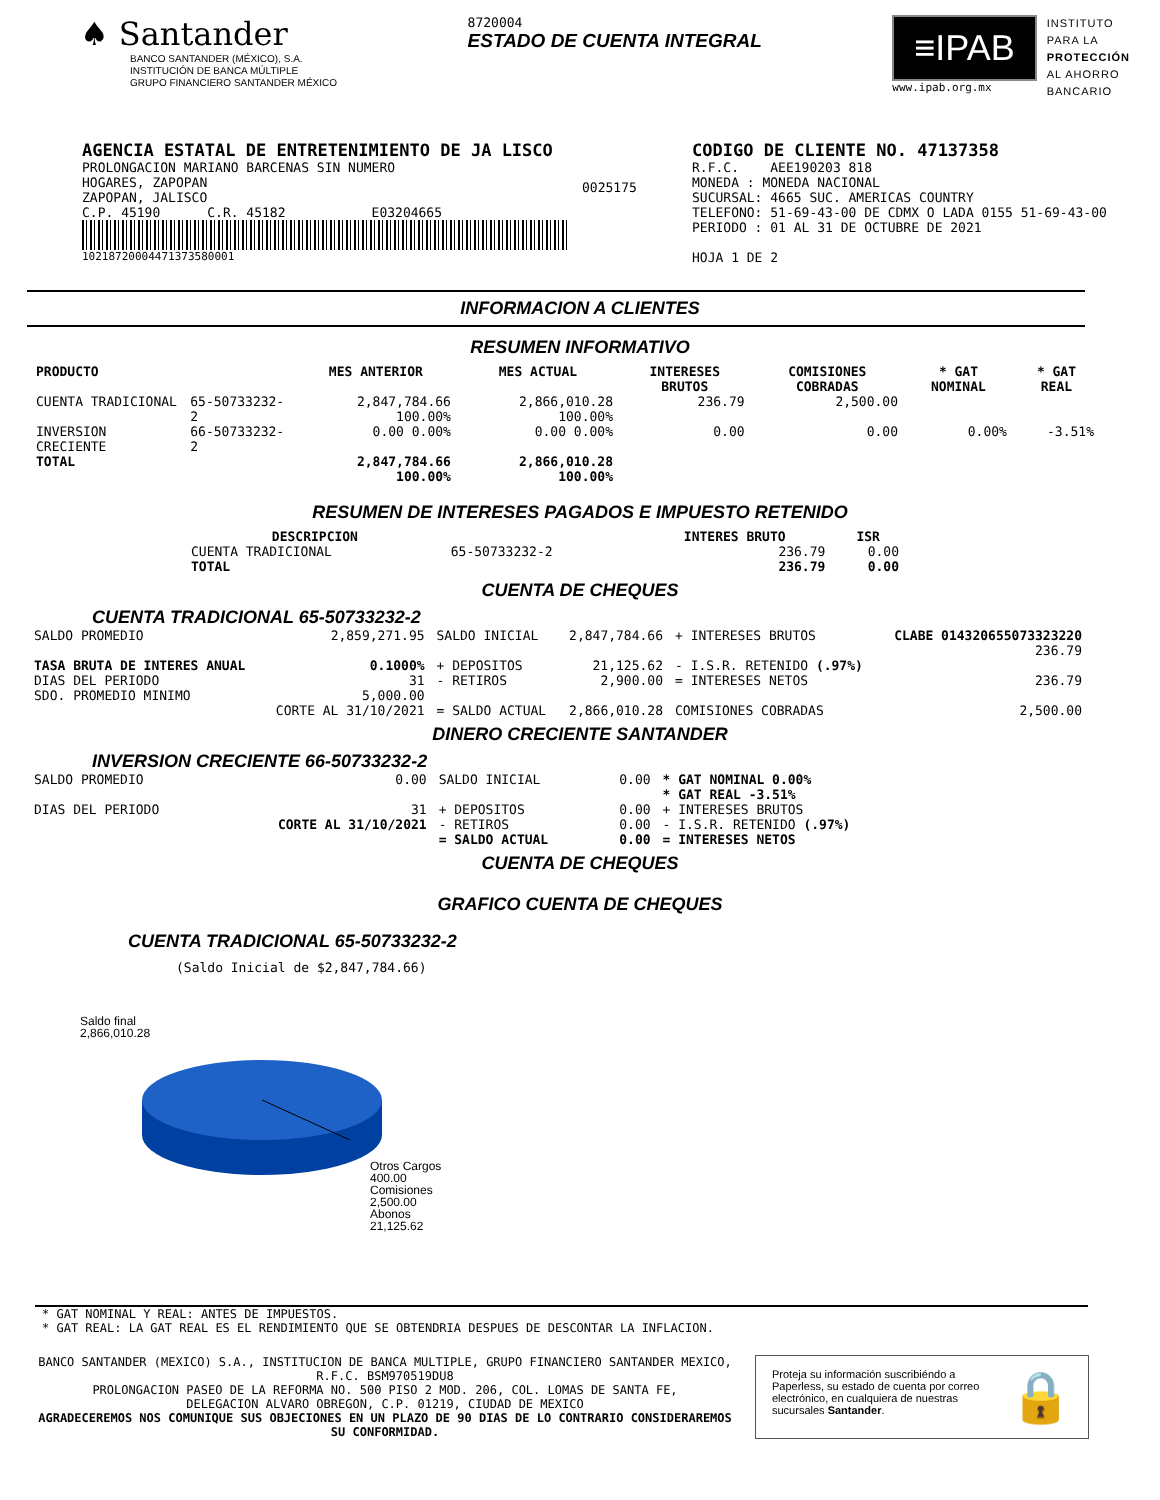♠ Santander
BANCO SANTANDER (MÉXICO), S.A.
INSTITUCIÓN DE BANCA MÚLTIPLE
GRUPO FINANCIERO SANTANDER MÉXICO
8720004
ESTADO DE CUENTA INTEGRAL
≡IPAB
www.ipab.org.mx
INSTITUTO
PARA LA
PROTECCIÓN
AL AHORRO
BANCARIO
AGENCIA ESTATAL DE ENTRETENIMIENTO DE JA LISCO
PROLONGACION MARIANO BARCENAS SIN NUMERO
HOGARES, ZAPOPAN
ZAPOPAN, JALISCO
C.P. 45190 C.R. 45182 E03204665
10218720004471373580001
0025175
CODIGO DE CLIENTE NO. 47137358
R.F.C. AEE190203 818
MONEDA : MONEDA NACIONAL
SUCURSAL: 4665 SUC. AMERICAS COUNTRY
TELEFONO: 51-69-43-00 DE CDMX O LADA 0155 51-69-43-00
PERIODO : 01 AL 31 DE OCTUBRE DE 2021
HOJA 1 DE 2
INFORMACION A CLIENTES
RESUMEN INFORMATIVO
| PRODUCTO | | MES ANTERIOR | MES ACTUAL | INTERESES BRUTOS | COMISIONES COBRADAS | * GAT NOMINAL | * GAT REAL |
| --- | --- | --- | --- | --- | --- | --- | --- |
| CUENTA TRADICIONAL | 65-50733232-2 | 2,847,784.66 100.00% | 2,866,010.28 100.00% | 236.79 | 2,500.00 | | |
| INVERSION CRECIENTE | 66-50733232-2 | 0.00 0.00% | 0.00 0.00% | 0.00 | 0.00 | 0.00% | -3.51% |
| TOTAL | | 2,847,784.66 100.00% | 2,866,010.28 100.00% | | | | |
RESUMEN DE INTERESES PAGADOS E IMPUESTO RETENIDO
| DESCRIPCION | | INTERES BRUTO | ISR |
| --- | --- | --- | --- |
| CUENTA TRADICIONAL | 65-50733232-2 | 236.79 | 0.00 |
| TOTAL | | 236.79 | 0.00 |
CUENTA DE CHEQUES
CUENTA TRADICIONAL 65-50733232-2
| SALDO PROMEDIO | 2,859,271.95 | SALDO INICIAL | 2,847,784.66 | + INTERESES BRUTOS | CLABE 014320655073323220 236.79 |
| TASA BRUTA DE INTERES ANUAL | 0.1000% | + DEPOSITOS | 21,125.62 | - I.S.R. RETENIDO (.97%) | |
| DIAS DEL PERIODO | 31 | - RETIROS | 2,900.00 | = INTERESES NETOS | 236.79 |
| SDO. PROMEDIO MINIMO | 5,000.00 CORTE AL 31/10/2021 | = SALDO ACTUAL | 2,866,010.28 | COMISIONES COBRADAS | 2,500.00 |
DINERO CRECIENTE SANTANDER
INVERSION CRECIENTE 66-50733232-2
| SALDO PROMEDIO | 0.00 | SALDO INICIAL | 0.00 | * GAT NOMINAL 0.00% * GAT REAL -3.51% |
| DIAS DEL PERIODO | 31 CORTE AL 31/10/2021 | + DEPOSITOS - RETIROS = SALDO ACTUAL | 0.00 0.00 0.00 | + INTERESES BRUTOS - I.S.R. RETENIDO (.97%) = INTERESES NETOS |
CUENTA DE CHEQUES
GRAFICO CUENTA DE CHEQUES
CUENTA TRADICIONAL 65-50733232-2
(Saldo Inicial de $2,847,784.66)
Saldo final
2,866,010.28
Otros Cargos
400.00
Comisiones
2,500.00
Abonos
21,125.62
* GAT NOMINAL Y REAL: ANTES DE IMPUESTOS.
* GAT REAL: LA GAT REAL ES EL RENDIMIENTO QUE SE OBTENDRIA DESPUES DE DESCONTAR LA INFLACION.
BANCO SANTANDER (MEXICO) S.A., INSTITUCION DE BANCA MULTIPLE, GRUPO FINANCIERO SANTANDER MEXICO,
R.F.C. BSM970519DU8
PROLONGACION PASEO DE LA REFORMA NO. 500 PISO 2 MOD. 206, COL. LOMAS DE SANTA FE,
DELEGACION ALVARO OBREGON, C.P. 01219, CIUDAD DE MEXICO
AGRADECEREMOS NOS COMUNIQUE SUS OBJECIONES EN UN PLAZO DE 90 DIAS DE LO CONTRARIO CONSIDERAREMOS SU CONFORMIDAD.
Proteja su información suscribiéndo a Paperless, su estado de cuenta por correo electrónico, en cualquiera de nuestras sucursales Santander.
🔒